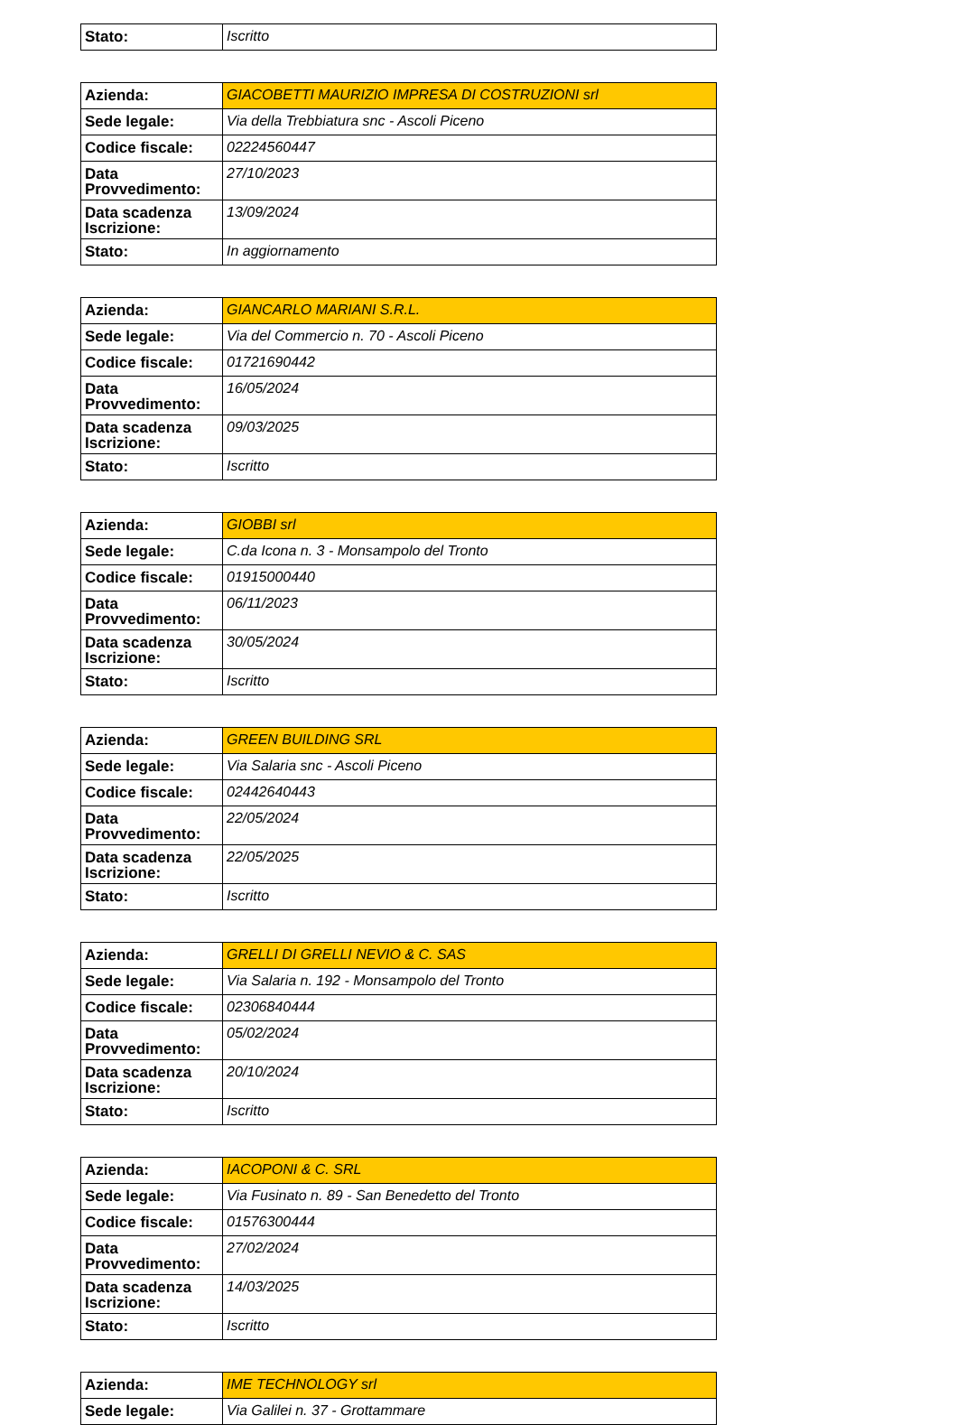| Stato: | Iscritto |
| Azienda: | GIACOBETTI MAURIZIO IMPRESA DI COSTRUZIONI srl |
| Sede legale: | Via della Trebbiatura snc - Ascoli Piceno |
| Codice fiscale: | 02224560447 |
| Data Provvedimento: | 27/10/2023 |
| Data scadenza Iscrizione: | 13/09/2024 |
| Stato: | In aggiornamento |
| Azienda: | GIANCARLO MARIANI S.R.L. |
| Sede legale: | Via del Commercio n. 70 - Ascoli Piceno |
| Codice fiscale: | 01721690442 |
| Data Provvedimento: | 16/05/2024 |
| Data scadenza Iscrizione: | 09/03/2025 |
| Stato: | Iscritto |
| Azienda: | GIOBBI srl |
| Sede legale: | C.da Icona n. 3 - Monsampolo del Tronto |
| Codice fiscale: | 01915000440 |
| Data Provvedimento: | 06/11/2023 |
| Data scadenza Iscrizione: | 30/05/2024 |
| Stato: | Iscritto |
| Azienda: | GREEN BUILDING SRL |
| Sede legale: | Via Salaria snc - Ascoli Piceno |
| Codice fiscale: | 02442640443 |
| Data Provvedimento: | 22/05/2024 |
| Data scadenza Iscrizione: | 22/05/2025 |
| Stato: | Iscritto |
| Azienda: | GRELLI DI GRELLI NEVIO & C. SAS |
| Sede legale: | Via Salaria n. 192 - Monsampolo del Tronto |
| Codice fiscale: | 02306840444 |
| Data Provvedimento: | 05/02/2024 |
| Data scadenza Iscrizione: | 20/10/2024 |
| Stato: | Iscritto |
| Azienda: | IACOPONI & C. SRL |
| Sede legale: | Via Fusinato n. 89 - San Benedetto del Tronto |
| Codice fiscale: | 01576300444 |
| Data Provvedimento: | 27/02/2024 |
| Data scadenza Iscrizione: | 14/03/2025 |
| Stato: | Iscritto |
| Azienda: | IME TECHNOLOGY srl |
| Sede legale: | Via Galilei n. 37 - Grottammare |